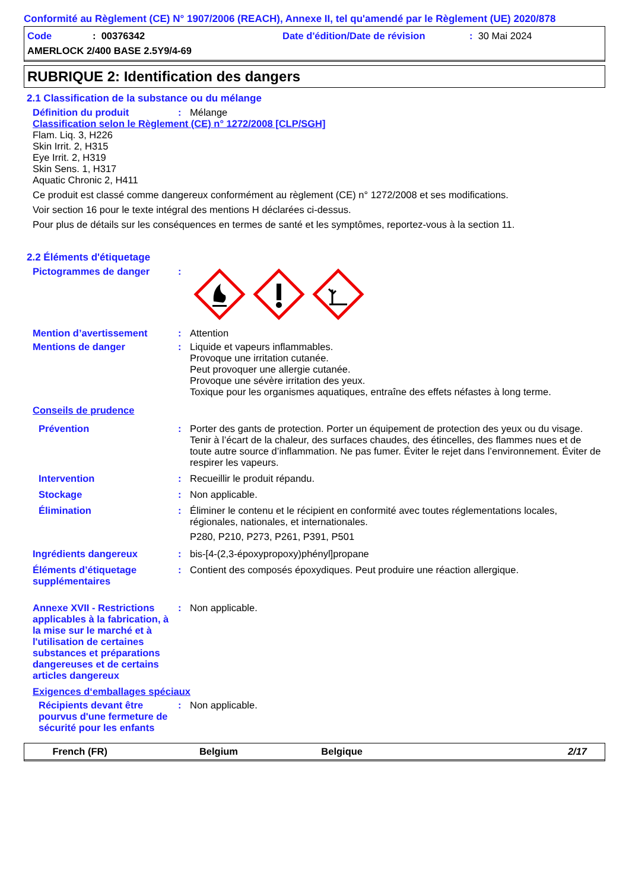Conformité au Règlement (CE) N° 1907/2006 (REACH), Annexe II, tel qu'amendé par le Règlement (UE) 2020/878
Code: 00376342 Date d'édition/Date de révision: 30 Mai 2024
AMERLOCK 2/400 BASE 2.5Y9/4-69
RUBRIQUE 2: Identification des dangers
2.1 Classification de la substance ou du mélange
Définition du produit: Mélange
Classification selon le Règlement (CE) n° 1272/2008 [CLP/SGH]
Flam. Liq. 3, H226
Skin Irrit. 2, H315
Eye Irrit. 2, H319
Skin Sens. 1, H317
Aquatic Chronic 2, H411
Ce produit est classé comme dangereux conformément au règlement (CE) n° 1272/2008 et ses modifications.
Voir section 16 pour le texte intégral des mentions H déclarées ci-dessus.
Pour plus de détails sur les conséquences en termes de santé et les symptômes, reportez-vous à la section 11.
2.2 Éléments d'étiquetage
Pictogrammes de danger:
Mention d’avertissement: Attention
Mentions de danger: Liquide et vapeurs inflammables.
Provoque une irritation cutanée.
Peut provoquer une allergie cutanée.
Provoque une sévère irritation des yeux.
Toxique pour les organismes aquatiques, entraîne des effets néfastes à long terme.
Conseils de prudence
Prévention: Porter des gants de protection. Porter un équipement de protection des yeux ou du visage. Tenir à l’écart de la chaleur, des surfaces chaudes, des étincelles, des flammes nues et de toute autre source d’inflammation. Ne pas fumer. Éviter le rejet dans l’environnement. Éviter de respirer les vapeurs.
Intervention: Recueillir le produit répandu.
Stockage: Non applicable.
Élimination: Éliminer le contenu et le récipient en conformité avec toutes réglementations locales, régionales, nationales, et internationales.
P280, P210, P273, P261, P391, P501
Ingrédients dangereux: bis-[4-(2,3-époxypropoxy)phényl]propane
Éléments d’étiquetage supplémentaires: Contient des composés époxydiques. Peut produire une réaction allergique.
Annexe XVII - Restrictions applicables à la fabrication, à la mise sur le marché et à l'utilisation de certaines substances et préparations dangereuses et de certains articles dangereux: Non applicable.
Exigences d‘emballages spéciaux
Récipients devant être pourvus d'une fermeture de sécurité pour les enfants: Non applicable.
French (FR) Belgium Belgique 2/17